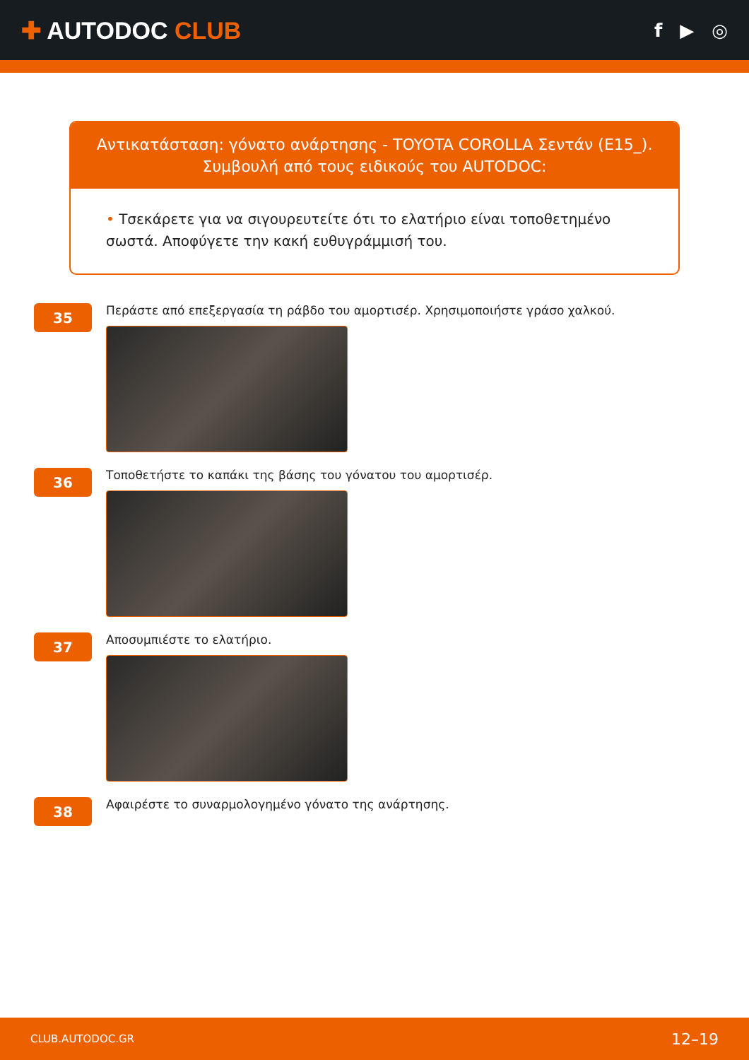✚ AUTODOC CLUB
f ▶ ◎
Αντικατάσταση: γόνατο ανάρτησης - TOYOTA COROLLA Σεντάν (E15_).
Συμβουλή από τους ειδικούς του AUTODOC:
• Τσεκάρετε για να σιγουρευτείτε ότι το ελατήριο είναι τοποθετημένο σωστά. Αποφύγετε την κακή ευθυγράμμισή του.
35
Περάστε από επεξεργασία τη ράβδο του αμορτισέρ. Χρησιμοποιήστε γράσο χαλκού.
36
Τοποθετήστε το καπάκι της βάσης του γόνατου του αμορτισέρ.
37
Αποσυμπιέστε το ελατήριο.
38
Αφαιρέστε το συναρμολογημένο γόνατο της ανάρτησης.
CLUB.AUTODOC.GR 12–19